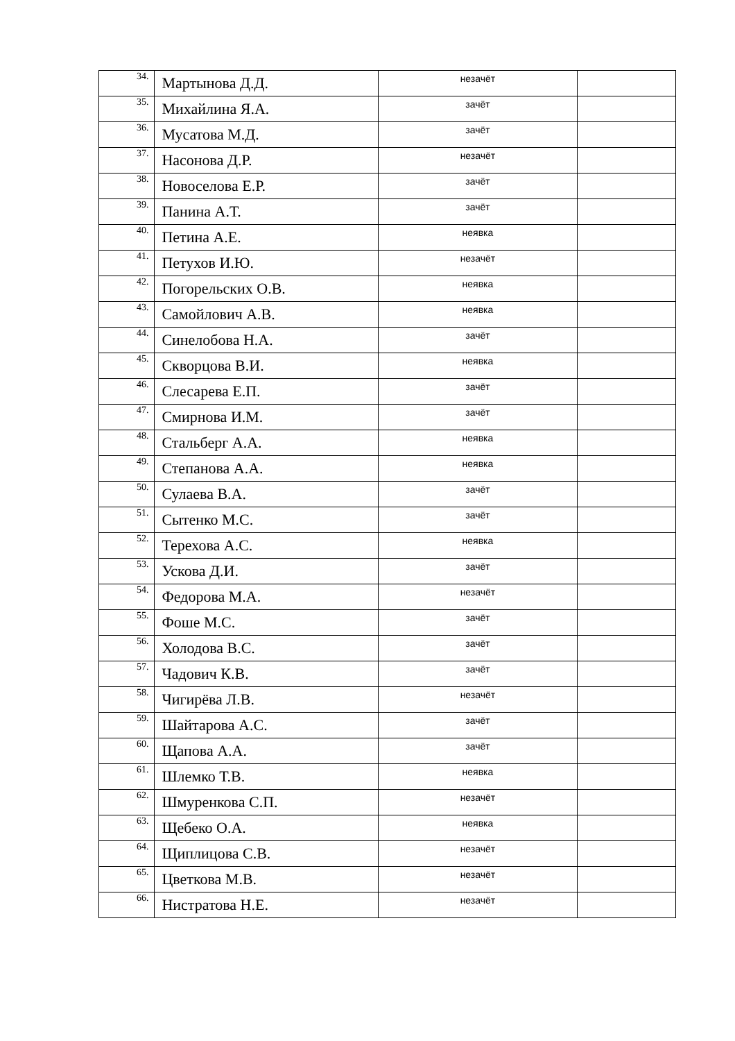| 34. | Мартынова Д.Д. | незачёт | |
| 35. | Михайлина Я.А. | зачёт | |
| 36. | Мусатова М.Д. | зачёт | |
| 37. | Насонова Д.Р. | незачёт | |
| 38. | Новоселова Е.Р. | зачёт | |
| 39. | Панина А.Т. | зачёт | |
| 40. | Петина А.Е. | неявка | |
| 41. | Петухов И.Ю. | незачёт | |
| 42. | Погорельских О.В. | неявка | |
| 43. | Самойлович А.В. | неявка | |
| 44. | Синелобова Н.А. | зачёт | |
| 45. | Скворцова В.И. | неявка | |
| 46. | Слесарева Е.П. | зачёт | |
| 47. | Смирнова И.М. | зачёт | |
| 48. | Стальберг А.А. | неявка | |
| 49. | Степанова А.А. | неявка | |
| 50. | Сулаева В.А. | зачёт | |
| 51. | Сытенко М.С. | зачёт | |
| 52. | Терехова А.С. | неявка | |
| 53. | Ускова Д.И. | зачёт | |
| 54. | Федорова М.А. | незачёт | |
| 55. | Фоше М.С. | зачёт | |
| 56. | Холодова В.С. | зачёт | |
| 57. | Чадович К.В. | зачёт | |
| 58. | Чигирёва Л.В. | незачёт | |
| 59. | Шайтарова А.С. | зачёт | |
| 60. | Щапова А.А. | зачёт | |
| 61. | Шлемко Т.В. | неявка | |
| 62. | Шмуренкова С.П. | незачёт | |
| 63. | Щебеко О.А. | неявка | |
| 64. | Щиплицова С.В. | незачёт | |
| 65. | Цветкова М.В. | незачёт | |
| 66. | Нистратова Н.Е. | незачёт | |